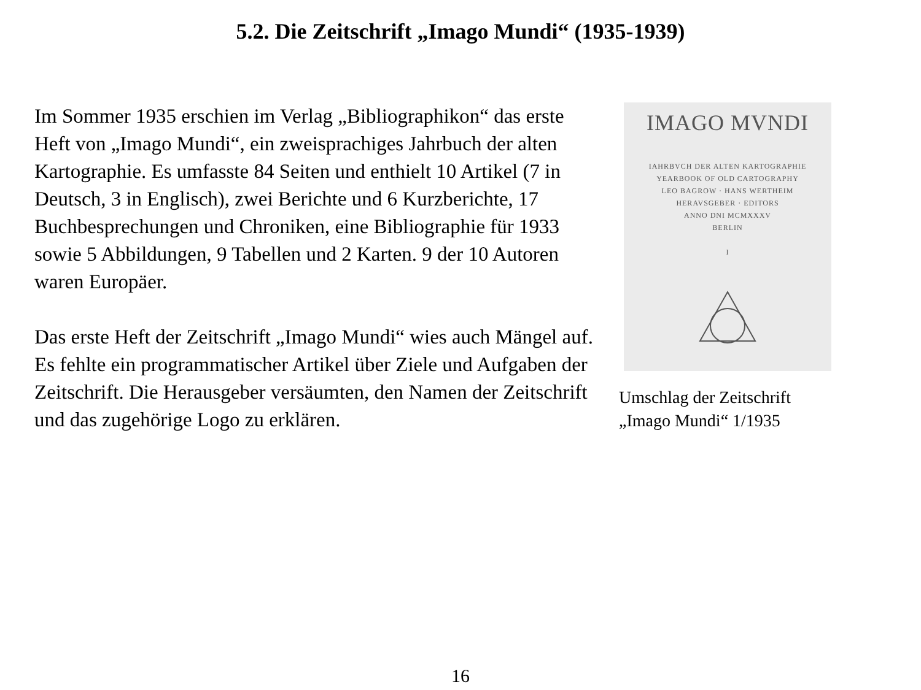5.2. Die Zeitschrift „Imago Mundi“ (1935-1939)
Im Sommer 1935 erschien im Verlag „Bibliographikon“ das erste Heft von „Imago Mundi“, ein zweisprachiges Jahrbuch der alten Kartographie. Es umfasste 84 Seiten und enthielt 10 Artikel (7 in Deutsch, 3 in Englisch), zwei Berichte und 6 Kurzberichte, 17 Buchbesprechungen und Chroniken, eine Bibliographie für 1933 sowie 5 Abbildungen, 9 Tabellen und 2 Karten. 9 der 10 Autoren waren Europäer.
Das erste Heft der Zeitschrift „Imago Mundi“ wies auch Mängel auf. Es fehlte ein programmatischer Artikel über Ziele und Aufgaben der Zeitschrift. Die Herausgeber versäumten, den Namen der Zeitschrift und das zugehörige Logo zu erklären.
IMAGO MVNDI
IAHRBVCH DER ALTEN KARTOGRAPHIE
YEARBOOK OF OLD CARTOGRAPHY
LEO BAGROW · HANS WERTHEIM
HERAVSGEBER · EDITORS
ANNO DNI MCMXXXV
BERLIN
I
Umschlag der Zeitschrift „Imago Mundi“ 1/1935
16